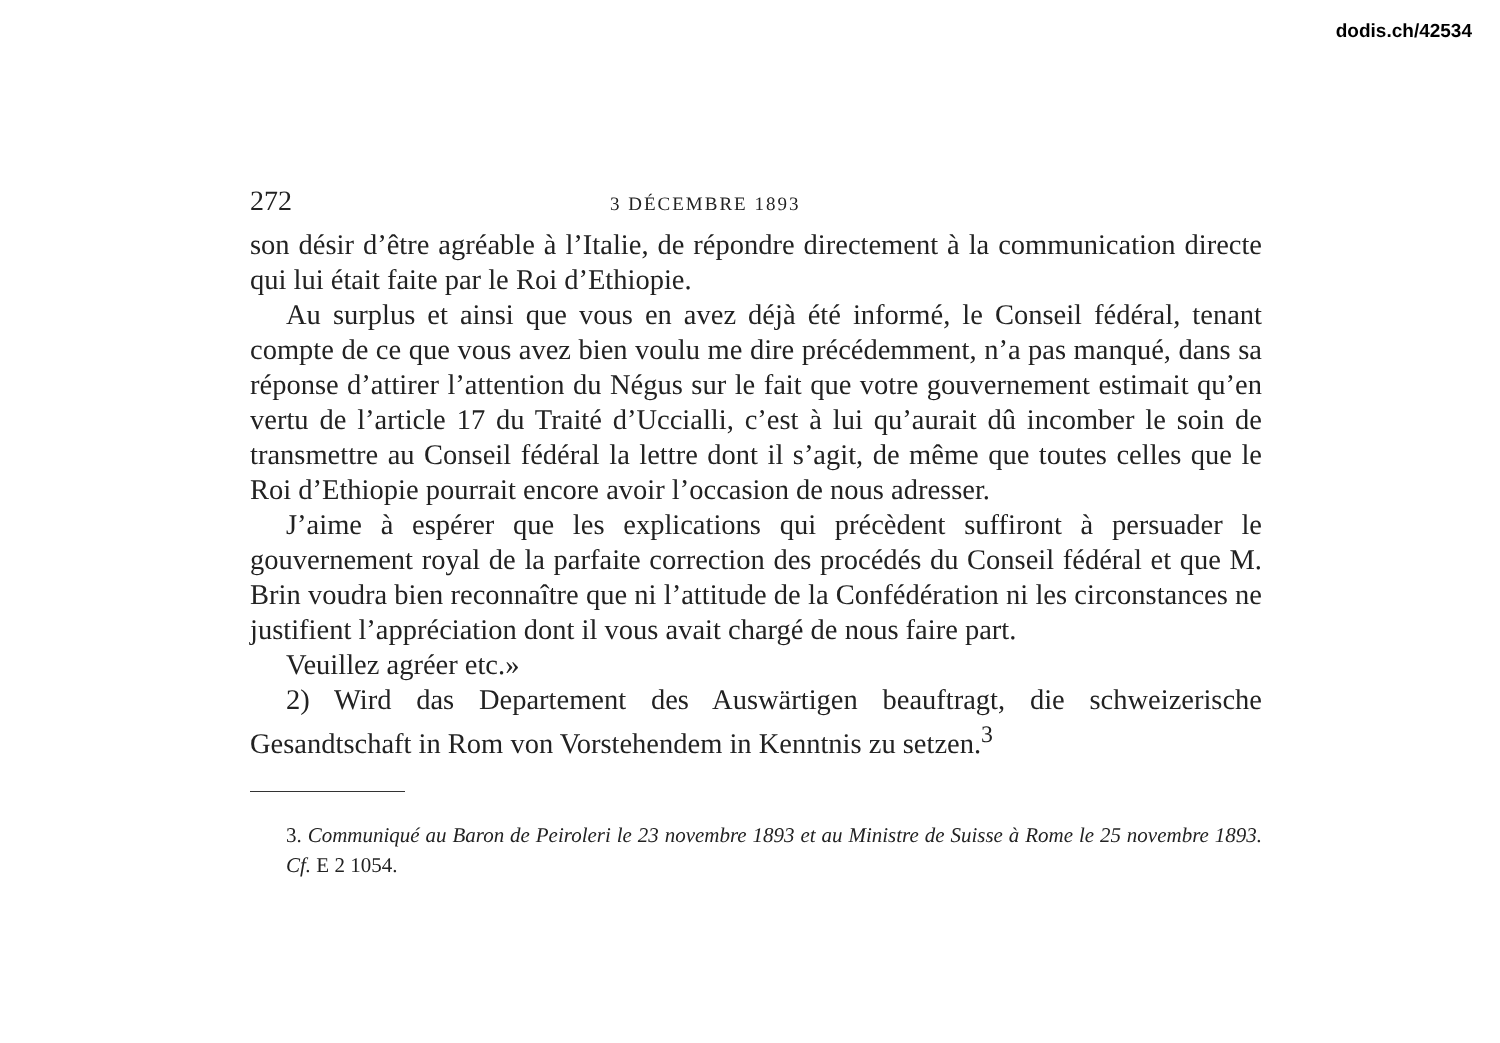dodis.ch/42534
272 3 DÉCEMBRE 1893
son désir d’être agréable à l’Italie, de répondre directement à la communication directe qui lui était faite par le Roi d’Ethiopie.
Au surplus et ainsi que vous en avez déjà été informé, le Conseil fédéral, tenant compte de ce que vous avez bien voulu me dire précédemment, n’a pas manqué, dans sa réponse d’attirer l’attention du Négus sur le fait que votre gouvernement estimait qu’en vertu de l’article 17 du Traité d’Uccialli, c’est à lui qu’aurait dû incomber le soin de transmettre au Conseil fédéral la lettre dont il s’agit, de même que toutes celles que le Roi d’Ethiopie pourrait encore avoir l’occasion de nous adresser.
J’aime à espérer que les explications qui précèdent suffiront à persuader le gouvernement royal de la parfaite correction des procédés du Conseil fédéral et que M. Brin voudra bien reconnaître que ni l’attitude de la Confédération ni les circonstances ne justifient l’appréciation dont il vous avait chargé de nous faire part.
Veuillez agréer etc.»
2) Wird das Departement des Auswärtigen beauftragt, die schweizerische Gesandtschaft in Rom von Vorstehendem in Kenntnis zu setzen.<sup>3</sup>
3. Communiqué au Baron de Peiroleri le 23 novembre 1893 et au Ministre de Suisse à Rome le 25 novembre 1893. Cf. E 2 1054.